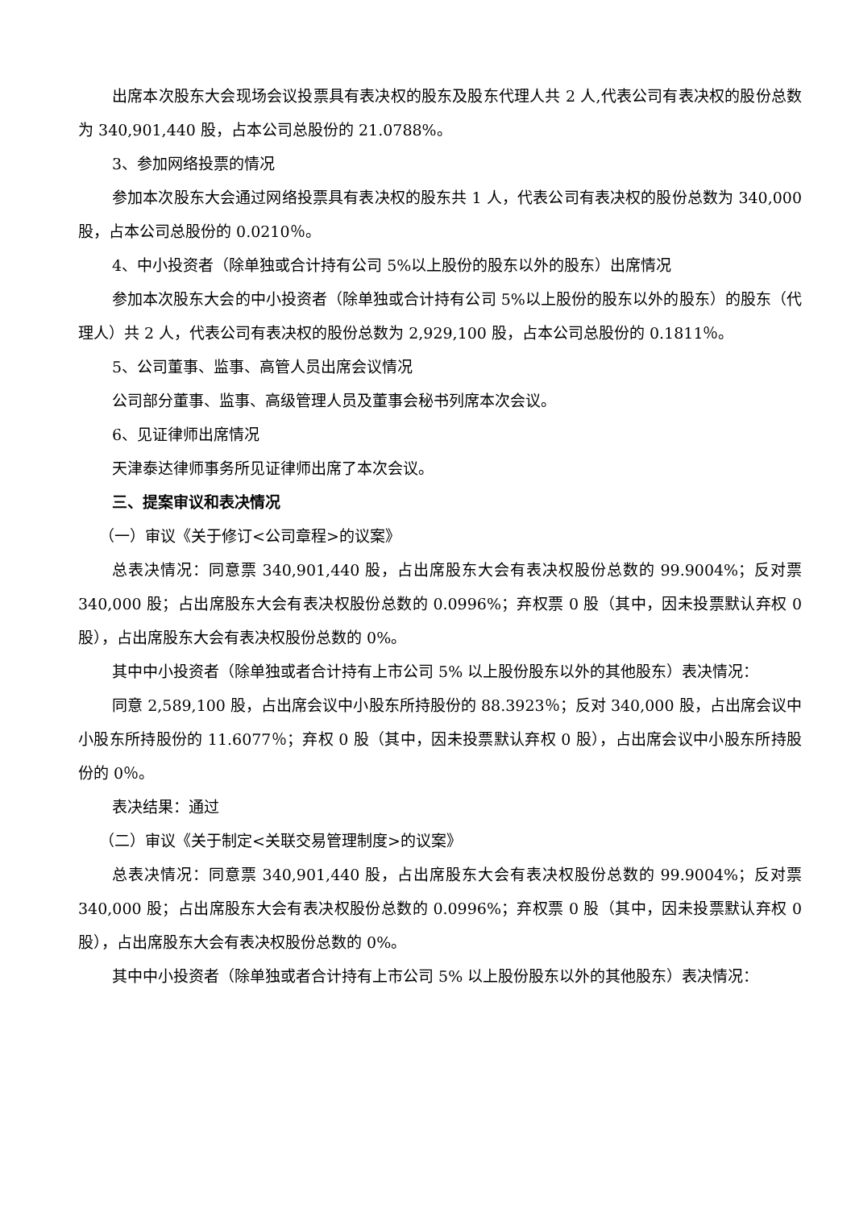出席本次股东大会现场会议投票具有表决权的股东及股东代理人共 2 人,代表公司有表决权的股份总数为 340,901,440 股，占本公司总股份的 21.0788%。
3、参加网络投票的情况
参加本次股东大会通过网络投票具有表决权的股东共 1 人，代表公司有表决权的股份总数为 340,000 股，占本公司总股份的 0.0210％。
4、中小投资者（除单独或合计持有公司 5%以上股份的股东以外的股东）出席情况
参加本次股东大会的中小投资者（除单独或合计持有公司 5%以上股份的股东以外的股东）的股东（代理人）共 2 人，代表公司有表决权的股份总数为 2,929,100 股，占本公司总股份的 0.1811％。
5、公司董事、监事、高管人员出席会议情况
公司部分董事、监事、高级管理人员及董事会秘书列席本次会议。
6、见证律师出席情况
天津泰达律师事务所见证律师出席了本次会议。
三、提案审议和表决情况
（一）审议《关于修订<公司章程>的议案》
总表决情况：同意票 340,901,440 股，占出席股东大会有表决权股份总数的 99.9004%；反对票 340,000 股；占出席股东大会有表决权股份总数的 0.0996%；弃权票 0 股（其中，因未投票默认弃权 0 股），占出席股东大会有表决权股份总数的 0%。
其中中小投资者（除单独或者合计持有上市公司 5% 以上股份股东以外的其他股东）表决情况：
同意 2,589,100 股，占出席会议中小股东所持股份的 88.3923％；反对 340,000 股，占出席会议中小股东所持股份的 11.6077％；弃权 0 股（其中，因未投票默认弃权 0 股），占出席会议中小股东所持股份的 0％。
表决结果：通过
（二）审议《关于制定<关联交易管理制度>的议案》
总表决情况：同意票 340,901,440 股，占出席股东大会有表决权股份总数的 99.9004%；反对票 340,000 股；占出席股东大会有表决权股份总数的 0.0996%；弃权票 0 股（其中，因未投票默认弃权 0 股），占出席股东大会有表决权股份总数的 0%。
其中中小投资者（除单独或者合计持有上市公司 5% 以上股份股东以外的其他股东）表决情况：